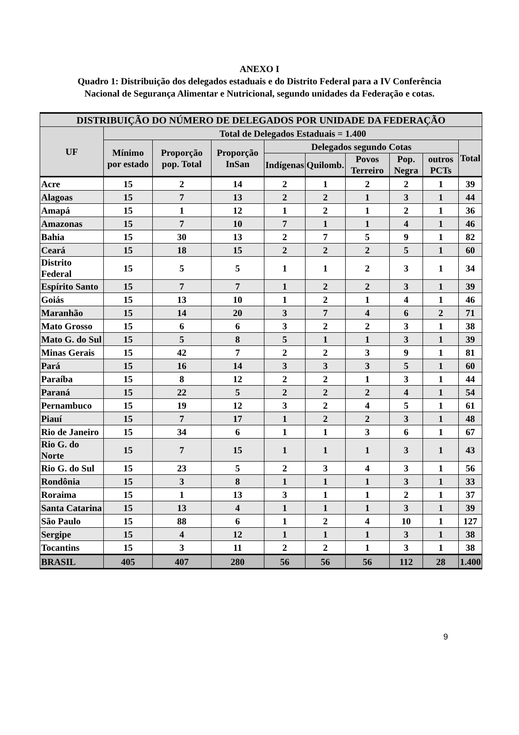ANEXO I
Quadro 1: Distribuição dos delegados estaduais e do Distrito Federal para a IV Conferência Nacional de Segurança Alimentar e Nutricional, segundo unidades da Federação e cotas.
| DISTRIBUIÇÃO DO NÚMERO DE DELEGADOS POR UNIDADE DA FEDERAÇÃO | | | | | | | | | |
| --- | --- | --- | --- | --- | --- | --- | --- | --- | --- |
| UF | Total de Delegados Estaduais = 1.400 | | | | | | | | |
| | Mínimo por estado | Proporção pop. Total | Proporção InSan | Delegados segundo Cotas | | | | | Total |
| | | | | Indígenas | Quilomb. | Povos Terreiro | Pop. Negra | outros PCTs | |
| Acre | 15 | 2 | 14 | 2 | 1 | 2 | 2 | 1 | 39 |
| Alagoas | 15 | 7 | 13 | 2 | 2 | 1 | 3 | 1 | 44 |
| Amapá | 15 | 1 | 12 | 1 | 2 | 1 | 2 | 1 | 36 |
| Amazonas | 15 | 7 | 10 | 7 | 1 | 1 | 4 | 1 | 46 |
| Bahia | 15 | 30 | 13 | 2 | 7 | 5 | 9 | 1 | 82 |
| Ceará | 15 | 18 | 15 | 2 | 2 | 2 | 5 | 1 | 60 |
| Distrito Federal | 15 | 5 | 5 | 1 | 1 | 2 | 3 | 1 | 34 |
| Espírito Santo | 15 | 7 | 7 | 1 | 2 | 2 | 3 | 1 | 39 |
| Goiás | 15 | 13 | 10 | 1 | 2 | 1 | 4 | 1 | 46 |
| Maranhão | 15 | 14 | 20 | 3 | 7 | 4 | 6 | 2 | 71 |
| Mato Grosso | 15 | 6 | 6 | 3 | 2 | 2 | 3 | 1 | 38 |
| Mato G. do Sul | 15 | 5 | 8 | 5 | 1 | 1 | 3 | 1 | 39 |
| Minas Gerais | 15 | 42 | 7 | 2 | 2 | 3 | 9 | 1 | 81 |
| Pará | 15 | 16 | 14 | 3 | 3 | 3 | 5 | 1 | 60 |
| Paraíba | 15 | 8 | 12 | 2 | 2 | 1 | 3 | 1 | 44 |
| Paraná | 15 | 22 | 5 | 2 | 2 | 2 | 4 | 1 | 54 |
| Pernambuco | 15 | 19 | 12 | 3 | 2 | 4 | 5 | 1 | 61 |
| Piauí | 15 | 7 | 17 | 1 | 2 | 2 | 3 | 1 | 48 |
| Rio de Janeiro | 15 | 34 | 6 | 1 | 1 | 3 | 6 | 1 | 67 |
| Rio G. do Norte | 15 | 7 | 15 | 1 | 1 | 1 | 3 | 1 | 43 |
| Rio G. do Sul | 15 | 23 | 5 | 2 | 3 | 4 | 3 | 1 | 56 |
| Rondônia | 15 | 3 | 8 | 1 | 1 | 1 | 3 | 1 | 33 |
| Roraima | 15 | 1 | 13 | 3 | 1 | 1 | 2 | 1 | 37 |
| Santa Catarina | 15 | 13 | 4 | 1 | 1 | 1 | 3 | 1 | 39 |
| São Paulo | 15 | 88 | 6 | 1 | 2 | 4 | 10 | 1 | 127 |
| Sergipe | 15 | 4 | 12 | 1 | 1 | 1 | 3 | 1 | 38 |
| Tocantins | 15 | 3 | 11 | 2 | 2 | 1 | 3 | 1 | 38 |
| BRASIL | 405 | 407 | 280 | 56 | 56 | 56 | 112 | 28 | 1.400 |
9